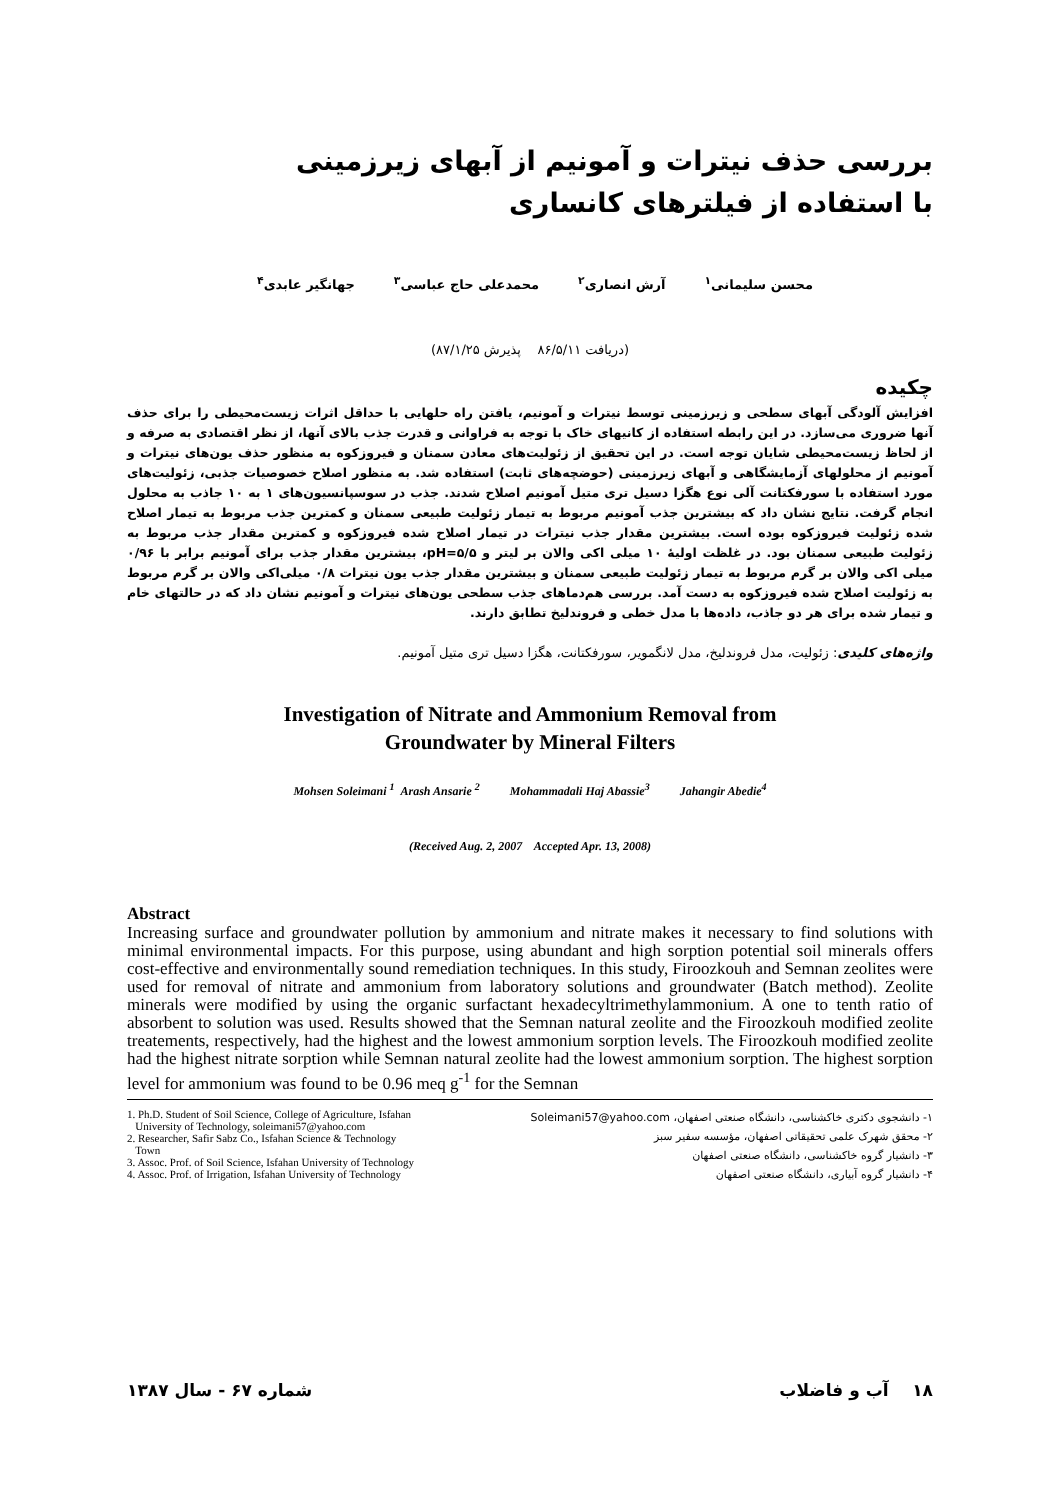بررسی حذف نیترات و آمونیم از آبهای زیرزمینی
با استفاده از فیلترهای کانساری
محسن سلیمانی<sup>۱</sup> آرش انصاری<sup>۲</sup> محمدعلی حاج عباسی<sup>۳</sup> جهانگیر عابدی<sup>۴</sup>
(دریافت ۸۶/۵/۱۱ پذیرش ۸۷/۱/۲۵)
چکیده
افزایش آلودگی آبهای سطحی و زیرزمینی توسط نیترات و آمونیم، یافتن راه حلهایی با حداقل اثرات زیست‌محیطی را برای حذف آنها ضروری می‌سازد. در این رابطه استفاده از کانیهای خاک با توجه به فراوانی و قدرت جذب بالای آنها، از نظر اقتصادی به صرفه و از لحاظ زیست‌محیطی شایان توجه است. در این تحقیق از زئولیت‌های معادن سمنان و فیروزکوه به منظور حذف یون‌های نیترات و آمونیم از محلولهای آزمایشگاهی و آبهای زیرزمینی (حوضچه‌های ثابت) استفاده شد. به منظور اصلاح خصوصیات جذبی، زئولیت‌های مورد استفاده با سورفکتانت آلی نوع هگزا دسیل تری متیل آمونیم اصلاح شدند. جذب در سوسپانسیون‌های ۱ به ۱۰ جاذب به محلول انجام گرفت. نتایج نشان داد که بیشترین جذب آمونیم مربوط به تیمار زئولیت طبیعی سمنان و کمترین جذب مربوط به تیمار اصلاح شده زئولیت فیروزکوه بوده است. بیشترین مقدار جذب نیترات در تیمار اصلاح شده فیروزکوه و کمترین مقدار جذب مربوط به زئولیت طبیعی سمنان بود. در غلظت اولیهٔ ۱۰ میلی اکی والان بر لیتر و pH=۵/۵، بیشترین مقدار جذب برای آمونیم برابر با ۰/۹۶ میلی اکی والان بر گرم مربوط به تیمار زئولیت طبیعی سمنان و بیشترین مقدار جذب یون نیترات ۰/۸ میلی‌اکی والان بر گرم مربوط به زئولیت اصلاح شده فیروزکوه به دست آمد. بررسی هم‌دماهای جذب سطحی یون‌های نیترات و آمونیم نشان داد که در حالتهای خام و تیمار شده برای هر دو جاذب، داده‌ها با مدل خطی و فروندلیخ تطابق دارند.
واژه‌های کلیدی: زئولیت، مدل فروندلیخ، مدل لانگمویر، سورفکتانت، هگزا دسیل تری متیل آمونیم.
Investigation of Nitrate and Ammonium Removal from
Groundwater by Mineral Filters
Mohsen Soleimani <sup>1</sup> Arash Ansarie <sup>2</sup> Mohammadali Haj Abassie<sup>3</sup> Jahangir Abedie<sup>4</sup>
(Received Aug. 2, 2007 Accepted Apr. 13, 2008)
Abstract
Increasing surface and groundwater pollution by ammonium and nitrate makes it necessary to find solutions with minimal environmental impacts. For this purpose, using abundant and high sorption potential soil minerals offers cost-effective and environmentally sound remediation techniques. In this study, Firoozkouh and Semnan zeolites were used for removal of nitrate and ammonium from laboratory solutions and groundwater (Batch method). Zeolite minerals were modified by using the organic surfactant hexadecyltrimethylammonium. A one to tenth ratio of absorbent to solution was used. Results showed that the Semnan natural zeolite and the Firoozkouh modified zeolite treatements, respectively, had the highest and the lowest ammonium sorption levels. The Firoozkouh modified zeolite had the highest nitrate sorption while Semnan natural zeolite had the lowest ammonium sorption. The highest sorption level for ammonium was found to be 0.96 meq g<sup>-1</sup> for the Semnan
1. Ph.D. Student of Soil Science, College of Agriculture, Isfahan
University of Technology, soleimani57@yahoo.com
2. Researcher, Safir Sabz Co., Isfahan Science & Technology
Town
3. Assoc. Prof. of Soil Science, Isfahan University of Technology
4. Assoc. Prof. of Irrigation, Isfahan University of Technology
۱- دانشجوی دکتری خاکشناسی، دانشگاه صنعتی اصفهان، Soleimani57@yahoo.com
۲- محقق شهرک علمی تحقیقاتی اصفهان، مؤسسه سفیر سبز
۳- دانشیار گروه خاکشناسی، دانشگاه صنعتی اصفهان
۴- دانشیار گروه آبیاری، دانشگاه صنعتی اصفهان
۱۸ آب و فاضلاب شماره ۶۷ - سال ۱۳۸۷